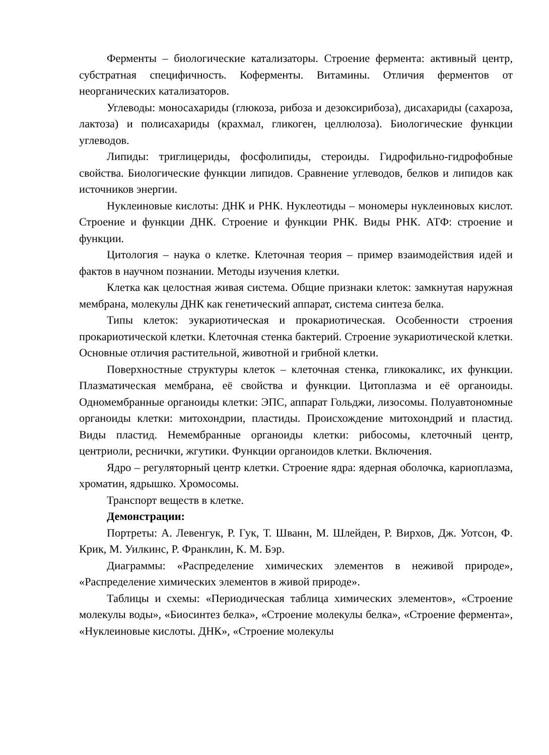Ферменты – биологические катализаторы. Строение фермента: активный центр, субстратная специфичность. Коферменты. Витамины. Отличия ферментов от неорганических катализаторов.
Углеводы: моносахариды (глюкоза, рибоза и дезоксирибоза), дисахариды (сахароза, лактоза) и полисахариды (крахмал, гликоген, целлюлоза). Биологические функции углеводов.
Липиды: триглицериды, фосфолипиды, стероиды. Гидрофильно-гидрофобные свойства. Биологические функции липидов. Сравнение углеводов, белков и липидов как источников энергии.
Нуклеиновые кислоты: ДНК и РНК. Нуклеотиды – мономеры нуклеиновых кислот. Строение и функции ДНК. Строение и функции РНК. Виды РНК. АТФ: строение и функции.
Цитология – наука о клетке. Клеточная теория – пример взаимодействия идей и фактов в научном познании. Методы изучения клетки.
Клетка как целостная живая система. Общие признаки клеток: замкнутая наружная мембрана, молекулы ДНК как генетический аппарат, система синтеза белка.
Типы клеток: эукариотическая и прокариотическая. Особенности строения прокариотической клетки. Клеточная стенка бактерий. Строение эукариотической клетки. Основные отличия растительной, животной и грибной клетки.
Поверхностные структуры клеток – клеточная стенка, гликокаликс, их функции. Плазматическая мембрана, её свойства и функции. Цитоплазма и её органоиды. Одномембранные органоиды клетки: ЭПС, аппарат Гольджи, лизосомы. Полуавтономные органоиды клетки: митохондрии, пластиды. Происхождение митохондрий и пластид. Виды пластид. Немембранные органоиды клетки: рибосомы, клеточный центр, центриоли, реснички, жгутики. Функции органоидов клетки. Включения.
Ядро – регуляторный центр клетки. Строение ядра: ядерная оболочка, кариоплазма, хроматин, ядрышко. Хромосомы.
Транспорт веществ в клетке.
Демонстрации:
Портреты: А. Левенгук, Р. Гук, Т. Шванн, М. Шлейден, Р. Вирхов, Дж. Уотсон, Ф. Крик, М. Уилкинс, Р. Франклин, К. М. Бэр.
Диаграммы: «Распределение химических элементов в неживой природе», «Распределение химических элементов в живой природе».
Таблицы и схемы: «Периодическая таблица химических элементов», «Строение молекулы воды», «Биосинтез белка», «Строение молекулы белка», «Строение фермента», «Нуклеиновые кислоты. ДНК», «Строение молекулы